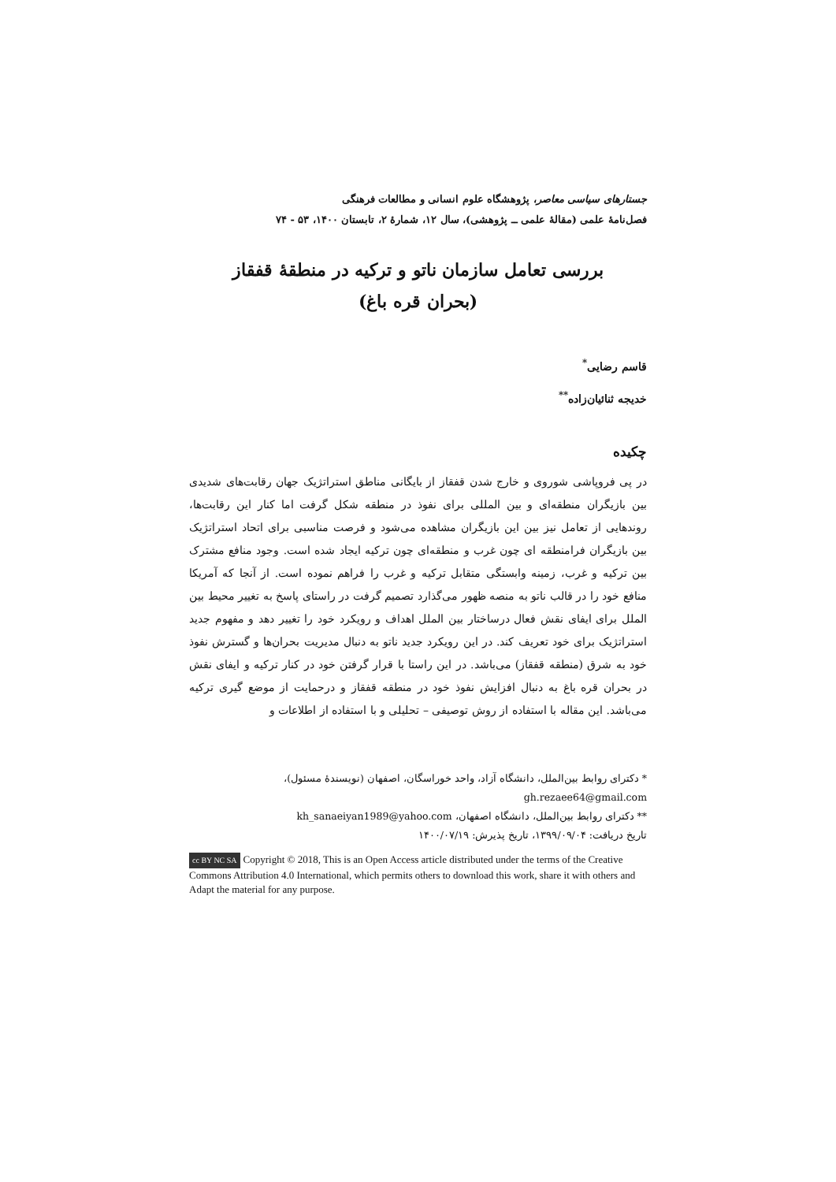جستارهای سیاسی معاصر، پژوهشگاه علوم انسانی و مطالعات فرهنگی
فصل‌نامهٔ علمی (مقالهٔ علمی ــ پژوهشی)، سال ۱۲، شمارهٔ ۲، تابستان ۱۴۰۰، ۵۳ - ۷۴
بررسی تعامل سازمان ناتو و ترکیه در منطقهٔ قفقاز
(بحران قره باغ)
قاسم رضایی<sup>*</sup>
خدیجه ثنائیان‌زاده<sup>**</sup>
چکیده
در پی فروپاشی شوروی و خارج شدن قفقاز از بایگانی مناطق استراتژیک جهان رقابت‌های شدیدی بین بازیگران منطقه‌ای و بین المللی برای نفوذ در منطقه شکل گرفت اما کنار این رقابت‌ها، روندهایی از تعامل نیز بین این بازیگران مشاهده می‌شود و فرصت مناسبی برای اتحاد استراتژیک بین بازیگران فرامنطقه ای چون غرب و منطقه‌ای چون ترکیه ایجاد شده است. وجود منافع مشترک بین ترکیه و غرب، زمینه وابستگی متقابل ترکیه و غرب را فراهم نموده است. از آنجا که آمریکا منافع خود را در قالب ناتو به منصه ظهور می‌گذارد تصمیم گرفت در راستای پاسخ به تغییر محیط بین الملل برای ایفای نقش فعال درساختار بین الملل اهداف و رویکرد خود را تغییر دهد و مفهوم جدید استراتژیک برای خود تعریف کند. در این رویکرد جدید ناتو به دنبال مدیریت بحران‌ها و گسترش نفوذ خود به شرق (منطقه قفقاز) می‌باشد. در این راستا با قرار گرفتن خود در کنار ترکیه و ایفای نقش در بحران قره باغ به دنبال افزایش نفوذ خود در منطقه قفقاز و درحمایت از موضع گیری ترکیه می‌باشد. این مقاله با استفاده از روش توصیفی – تحلیلی و با استفاده از اطلاعات و
* دکترای روابط بین‌الملل، دانشگاه آزاد، واحد خوراسگان، اصفهان (نویسندهٔ مسئول)، gh.rezaee64@gmail.com
** دکترای روابط بین‌الملل، دانشگاه اصفهان، kh_sanaeiyan1989@yahoo.com
تاریخ دریافت: ۱۳۹۹/۰۹/۰۴، تاریخ پذیرش: ۱۴۰۰/۰۷/۱۹
cc BY NC SA Copyright © 2018, This is an Open Access article distributed under the terms of the Creative Commons Attribution 4.0 International, which permits others to download this work, share it with others and Adapt the material for any purpose.